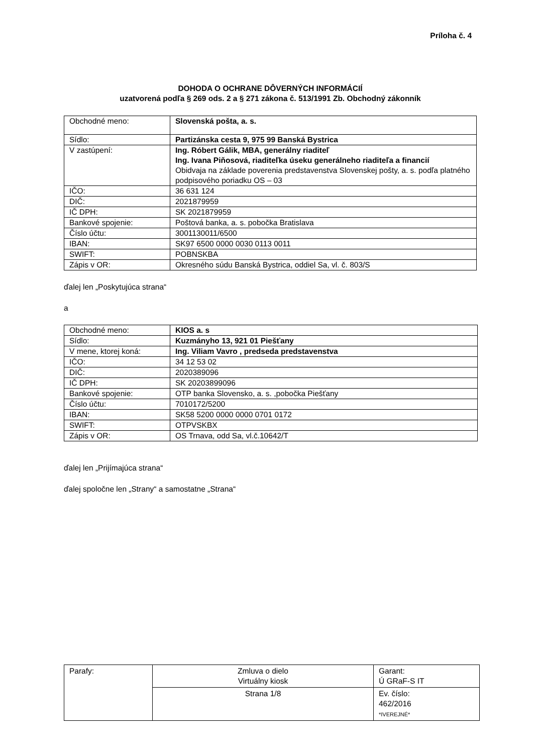Príloha č. 4
DOHODA O OCHRANE DÔVERNÝCH INFORMÁCIÍ
uzatvorená podľa § 269 ods. 2 a § 271 zákona č. 513/1991 Zb. Obchodný zákonník
| Obchodné meno: | Slovenská pošta, a. s. |
| Sídlo: | Partizánska cesta 9, 975 99 Banská Bystrica |
| V zastúpení: | Ing. Róbert Gálik, MBA, generálny riaditeľ Ing. Ivana Piňosová, riaditeľka úseku generálneho riaditeľa a financií Obidvaja na základe poverenia predstavenstva Slovenskej pošty, a. s. podľa platného podpisového poriadku OS – 03 |
| IČO: | 36 631 124 |
| DIČ: | 2021879959 |
| IČ DPH: | SK 2021879959 |
| Bankové spojenie: | Poštová banka, a. s. pobočka Bratislava |
| Číslo účtu: | 3001130011/6500 |
| IBAN: | SK97 6500 0000 0030 0113 0011 |
| SWIFT: | POBNSKBA |
| Zápis v OR: | Okresného súdu Banská Bystrica, oddiel Sa, vl. č. 803/S |
ďalej len „Poskytujúca strana“
a
| Obchodné meno: | KIOS a. s |
| Sídlo: | Kuzmányho 13, 921 01 Piešťany |
| V mene, ktorej koná: | Ing. Viliam Vavro , predseda predstavenstva |
| IČO: | 34 12 53 02 |
| DIČ: | 2020389096 |
| IČ DPH: | SK 20203899096 |
| Bankové spojenie: | OTP banka Slovensko, a. s. ,pobočka Piešťany |
| Číslo účtu: | 7010172/5200 |
| IBAN: | SK58 5200 0000 0000 0701 0172 |
| SWIFT: | OTPVSKBX |
| Zápis v OR: | OS Trnava, odd Sa, vl.č.10642/T |
ďalej len „Prijímajúca strana“
ďalej spoločne len „Strany“ a samostatne „Strana“
| Parafy: | Zmluva o dielo Virtuálny kiosk | Garant: Ú GRaF-S IT |
| | Strana 1/8 | Ev. číslo: 462/2016 *IVEREJNÉ* |